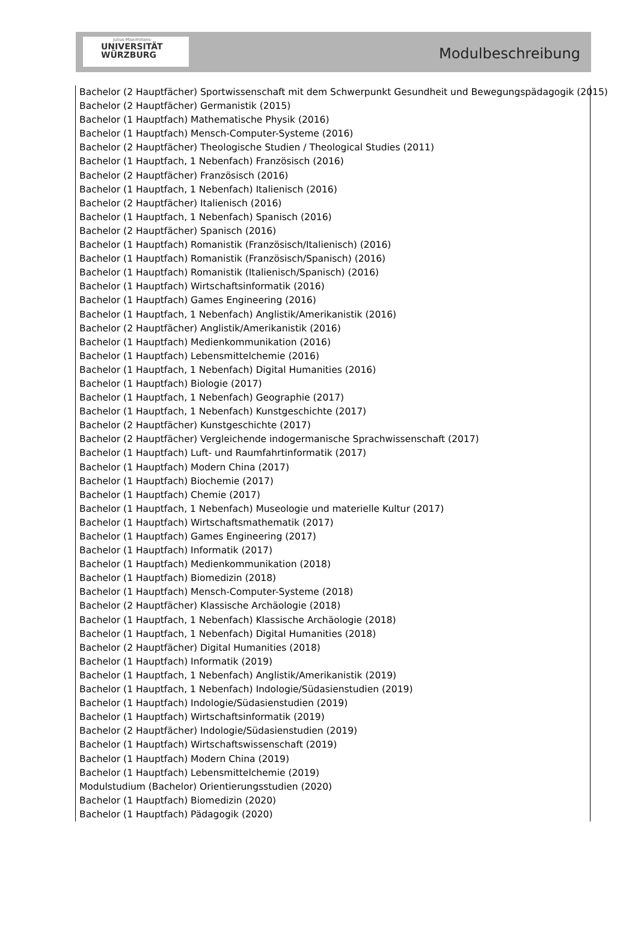Julius-Maximilians-
UNIVERSITÄT
WÜRZBURG
Modulbeschreibung
Bachelor (2 Hauptfächer) Sportwissenschaft mit dem Schwerpunkt Gesundheit und Bewegungspädagogik (2015)
Bachelor (2 Hauptfächer) Germanistik (2015)
Bachelor (1 Hauptfach) Mathematische Physik (2016)
Bachelor (1 Hauptfach) Mensch-Computer-Systeme (2016)
Bachelor (2 Hauptfächer) Theologische Studien / Theological Studies (2011)
Bachelor (1 Hauptfach, 1 Nebenfach) Französisch (2016)
Bachelor (2 Hauptfächer) Französisch (2016)
Bachelor (1 Hauptfach, 1 Nebenfach) Italienisch (2016)
Bachelor (2 Hauptfächer) Italienisch (2016)
Bachelor (1 Hauptfach, 1 Nebenfach) Spanisch (2016)
Bachelor (2 Hauptfächer) Spanisch (2016)
Bachelor (1 Hauptfach) Romanistik (Französisch/Italienisch) (2016)
Bachelor (1 Hauptfach) Romanistik (Französisch/Spanisch) (2016)
Bachelor (1 Hauptfach) Romanistik (Italienisch/Spanisch) (2016)
Bachelor (1 Hauptfach) Wirtschaftsinformatik (2016)
Bachelor (1 Hauptfach) Games Engineering (2016)
Bachelor (1 Hauptfach, 1 Nebenfach) Anglistik/Amerikanistik (2016)
Bachelor (2 Hauptfächer) Anglistik/Amerikanistik (2016)
Bachelor (1 Hauptfach) Medienkommunikation (2016)
Bachelor (1 Hauptfach) Lebensmittelchemie (2016)
Bachelor (1 Hauptfach, 1 Nebenfach) Digital Humanities (2016)
Bachelor (1 Hauptfach) Biologie (2017)
Bachelor (1 Hauptfach, 1 Nebenfach) Geographie (2017)
Bachelor (1 Hauptfach, 1 Nebenfach) Kunstgeschichte (2017)
Bachelor (2 Hauptfächer) Kunstgeschichte (2017)
Bachelor (2 Hauptfächer) Vergleichende indogermanische Sprachwissenschaft (2017)
Bachelor (1 Hauptfach) Luft- und Raumfahrtinformatik (2017)
Bachelor (1 Hauptfach) Modern China (2017)
Bachelor (1 Hauptfach) Biochemie (2017)
Bachelor (1 Hauptfach) Chemie (2017)
Bachelor (1 Hauptfach, 1 Nebenfach) Museologie und materielle Kultur (2017)
Bachelor (1 Hauptfach) Wirtschaftsmathematik (2017)
Bachelor (1 Hauptfach) Games Engineering (2017)
Bachelor (1 Hauptfach) Informatik (2017)
Bachelor (1 Hauptfach) Medienkommunikation (2018)
Bachelor (1 Hauptfach) Biomedizin (2018)
Bachelor (1 Hauptfach) Mensch-Computer-Systeme (2018)
Bachelor (2 Hauptfächer) Klassische Archäologie (2018)
Bachelor (1 Hauptfach, 1 Nebenfach) Klassische Archäologie (2018)
Bachelor (1 Hauptfach, 1 Nebenfach) Digital Humanities (2018)
Bachelor (2 Hauptfächer) Digital Humanities (2018)
Bachelor (1 Hauptfach) Informatik (2019)
Bachelor (1 Hauptfach, 1 Nebenfach) Anglistik/Amerikanistik (2019)
Bachelor (1 Hauptfach, 1 Nebenfach) Indologie/Südasienstudien (2019)
Bachelor (1 Hauptfach) Indologie/Südasienstudien (2019)
Bachelor (1 Hauptfach) Wirtschaftsinformatik (2019)
Bachelor (2 Hauptfächer) Indologie/Südasienstudien (2019)
Bachelor (1 Hauptfach) Wirtschaftswissenschaft (2019)
Bachelor (1 Hauptfach) Modern China (2019)
Bachelor (1 Hauptfach) Lebensmittelchemie (2019)
Modulstudium (Bachelor) Orientierungsstudien (2020)
Bachelor (1 Hauptfach) Biomedizin (2020)
Bachelor (1 Hauptfach) Pädagogik (2020)